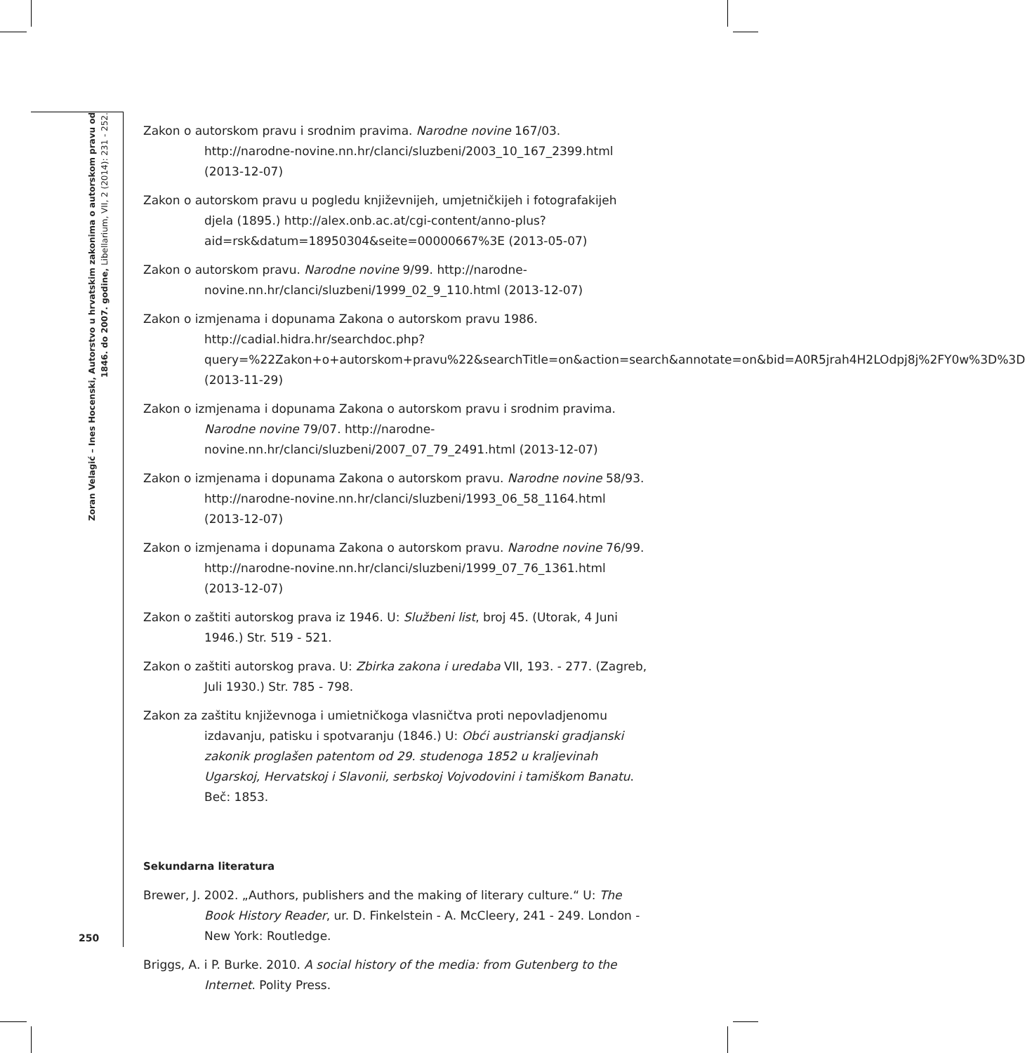Zoran Velagić – Ines Hocenski, Autorstvo u hrvatskim zakonima o autorskom pravu od 1846. do 2007. godine, Libellarium, VII, 2 (2014): 231 - 252.
Zakon o autorskom pravu i srodnim pravima. Narodne novine 167/03. http://narodne-novine.nn.hr/clanci/sluzbeni/2003_10_167_2399.html (2013-12-07)
Zakon o autorskom pravu u pogledu književnijeh, umjetničkijeh i fotografakijeh djela (1895.) http://alex.onb.ac.at/cgi-content/anno-plus?aid=rsk&datum=18950304&seite=00000667%3E (2013-05-07)
Zakon o autorskom pravu. Narodne novine 9/99. http://narodne-novine.nn.hr/clanci/sluzbeni/1999_02_9_110.html (2013-12-07)
Zakon o izmjenama i dopunama Zakona o autorskom pravu 1986. http://cadial.hidra.hr/searchdoc.php?query=%22Zakon+o+autorskom+pravu%22&searchTitle=on&action=search&annotate=on&bid=A0R5jrah4H2LOdpj8j%2FY0w%3D%3D (2013-11-29)
Zakon o izmjenama i dopunama Zakona o autorskom pravu i srodnim pravima. Narodne novine 79/07. http://narodne-novine.nn.hr/clanci/sluzbeni/2007_07_79_2491.html (2013-12-07)
Zakon o izmjenama i dopunama Zakona o autorskom pravu. Narodne novine 58/93. http://narodne-novine.nn.hr/clanci/sluzbeni/1993_06_58_1164.html (2013-12-07)
Zakon o izmjenama i dopunama Zakona o autorskom pravu. Narodne novine 76/99. http://narodne-novine.nn.hr/clanci/sluzbeni/1999_07_76_1361.html (2013-12-07)
Zakon o zaštiti autorskog prava iz 1946. U: Službeni list, broj 45. (Utorak, 4 Juni 1946.) Str. 519 - 521.
Zakon o zaštiti autorskog prava. U: Zbirka zakona i uredaba VII, 193. - 277. (Zagreb, Juli 1930.) Str. 785 - 798.
Zakon za zaštitu književnoga i umietničkoga vlasničtva proti nepovladjenomu izdavanju, patisku i spotvaranju (1846.) U: Obći austrianski gradjanski zakonik proglašen patentom od 29. studenoga 1852 u kraljevinah Ugarskoj, Hervatskoj i Slavonii, serbskoj Vojvodovini i tamiškom Banatu. Beč: 1853.
Sekundarna literatura
Brewer, J. 2002. „Authors, publishers and the making of literary culture.“ U: The Book History Reader, ur. D. Finkelstein - A. McCleery, 241 - 249. London - New York: Routledge.
Briggs, A. i P. Burke. 2010. A social history of the media: from Gutenberg to the Internet. Polity Press.
250